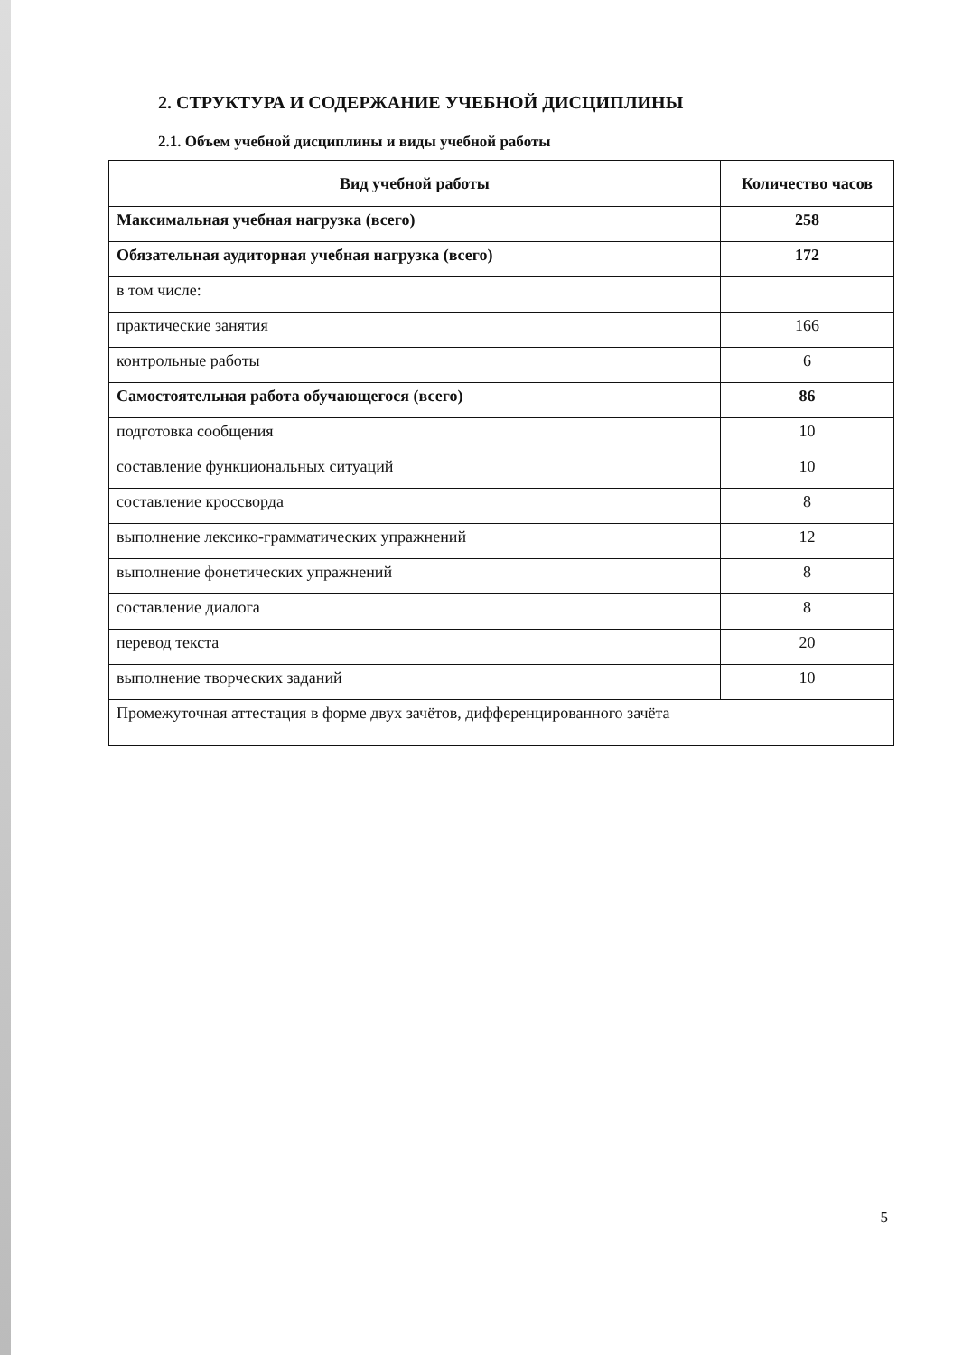2. СТРУКТУРА И СОДЕРЖАНИЕ УЧЕБНОЙ ДИСЦИПЛИНЫ
2.1. Объем учебной дисциплины и виды учебной работы
| Вид учебной работы | Количество часов |
| --- | --- |
| Максимальная учебная нагрузка (всего) | 258 |
| Обязательная аудиторная учебная нагрузка (всего) | 172 |
| в том числе: | |
| практические занятия | 166 |
| контрольные работы | 6 |
| Самостоятельная работа обучающегося (всего) | 86 |
| подготовка сообщения | 10 |
| составление функциональных ситуаций | 10 |
| составление кроссворда | 8 |
| выполнение лексико-грамматических упражнений | 12 |
| выполнение фонетических упражнений | 8 |
| составление диалога | 8 |
| перевод текста | 20 |
| выполнение творческих заданий | 10 |
| Промежуточная аттестация в форме двух зачётов, дифференцированного зачёта | |
5